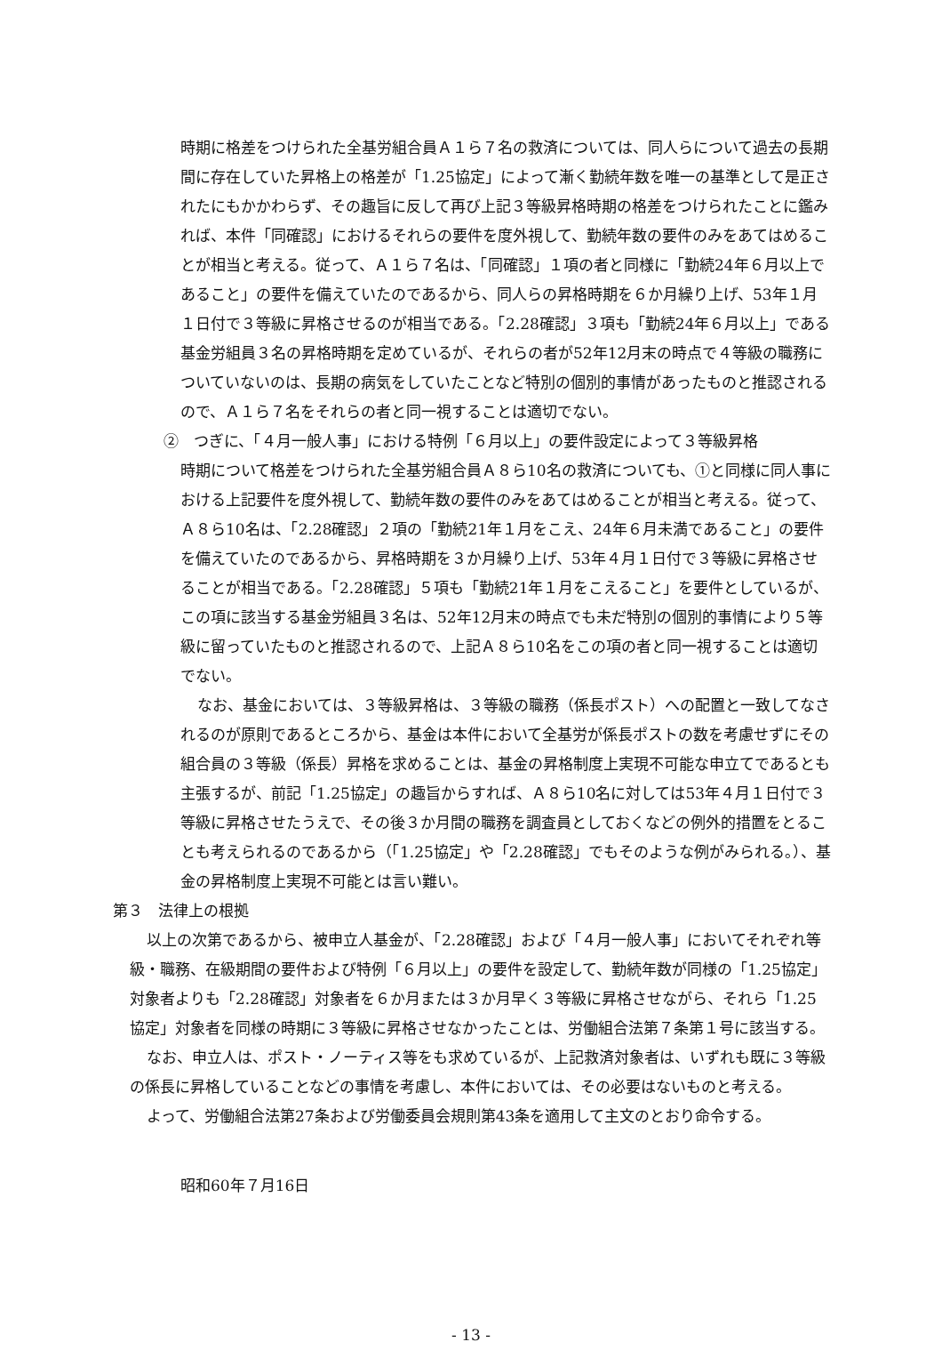時期に格差をつけられた全基労組合員Ａ１ら７名の救済については、同人らについて過去の長期間に存在していた昇格上の格差が「1.25協定」によって漸く勤続年数を唯一の基準として是正されたにもかかわらず、その趣旨に反して再び上記３等級昇格時期の格差をつけられたことに鑑みれば、本件「同確認」におけるそれらの要件を度外視して、勤続年数の要件のみをあてはめることが相当と考える。従って、Ａ１ら７名は、「同確認」１項の者と同様に「勤続24年６月以上であること」の要件を備えていたのであるから、同人らの昇格時期を６か月繰り上げ、53年１月１日付で３等級に昇格させるのが相当である。「2.28確認」３項も「勤続24年６月以上」である基金労組員３名の昇格時期を定めているが、それらの者が52年12月末の時点で４等級の職務についていないのは、長期の病気をしていたことなど特別の個別的事情があったものと推認されるので、Ａ１ら７名をそれらの者と同一視することは適切でない。
②　つぎに、「４月一般人事」における特例「６月以上」の要件設定によって３等級昇格
時期について格差をつけられた全基労組合員Ａ８ら10名の救済についても、①と同様に同人事における上記要件を度外視して、勤続年数の要件のみをあてはめることが相当と考える。従って、Ａ８ら10名は、「2.28確認」２項の「勤続21年１月をこえ、24年６月未満であること」の要件を備えていたのであるから、昇格時期を３か月繰り上げ、53年４月１日付で３等級に昇格させることが相当である。「2.28確認」５項も「勤続21年１月をこえること」を要件としているが、この項に該当する基金労組員３名は、52年12月末の時点でも未だ特別の個別的事情により５等級に留っていたものと推認されるので、上記Ａ８ら10名をこの項の者と同一視することは適切でない。
なお、基金においては、３等級昇格は、３等級の職務（係長ポスト）への配置と一致してなされるのが原則であるところから、基金は本件において全基労が係長ポストの数を考慮せずにその組合員の３等級（係長）昇格を求めることは、基金の昇格制度上実現不可能な申立てであるとも主張するが、前記「1.25協定」の趣旨からすれば、Ａ８ら10名に対しては53年４月１日付で３等級に昇格させたうえで、その後３か月間の職務を調査員としておくなどの例外的措置をとることも考えられるのであるから（「1.25協定」や「2.28確認」でもそのような例がみられる。）、基金の昇格制度上実現不可能とは言い難い。
第３　法律上の根拠
以上の次第であるから、被申立人基金が、「2.28確認」および「４月一般人事」においてそれぞれ等級・職務、在級期間の要件および特例「６月以上」の要件を設定して、勤続年数が同様の「1.25協定」対象者よりも「2.28確認」対象者を６か月または３か月早く３等級に昇格させながら、それら「1.25協定」対象者を同様の時期に３等級に昇格させなかったことは、労働組合法第７条第１号に該当する。
なお、申立人は、ポスト・ノーティス等をも求めているが、上記救済対象者は、いずれも既に３等級の係長に昇格していることなどの事情を考慮し、本件においては、その必要はないものと考える。
よって、労働組合法第27条および労働委員会規則第43条を適用して主文のとおり命令する。
昭和60年７月16日
- 13 -